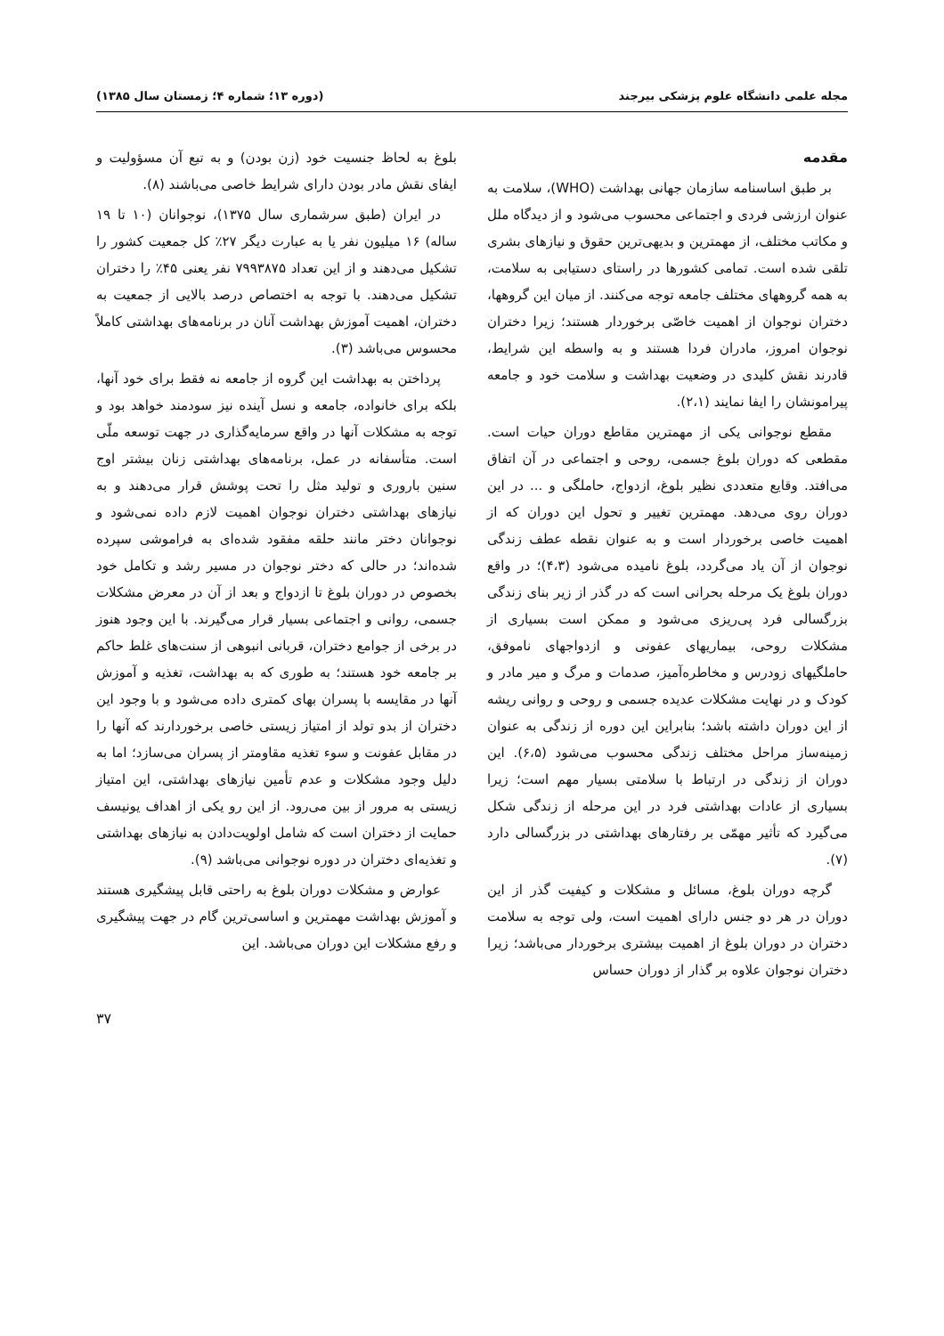مجله علمی دانشگاه علوم پزشکی بیرجند (دوره ۱۳؛ شماره ۴؛ زمستان سال ۱۳۸۵)
مقدمه
بر طبق اساسنامه سازمان جهانی بهداشت (WHO)، سلامت به عنوان ارزشی فردی و اجتماعی محسوب می‌شود و از دیدگاه ملل و مکاتب مختلف، از مهمترین و بدیهی‌ترین حقوق و نیازهای بشری تلقی شده است. تمامی کشورها در راستای دستیابی به سلامت، به همه گروههای مختلف جامعه توجه می‌کنند. از میان این گروهها، دختران نوجوان از اهمیت خاصّی برخوردار هستند؛ زیرا دختران نوجوان امروز، مادران فردا هستند و به واسطه این شرایط، قادرند نقش کلیدی در وضعیت بهداشت و سلامت خود و جامعه پیرامونشان را ایفا نمایند (۲،۱).
مقطع نوجوانی یکی از مهمترین مقاطع دوران حیات است. مقطعی که دوران بلوغ جسمی، روحی و اجتماعی در آن اتفاق می‌افتد. وقایع متعددی نظیر بلوغ، ازدواج، حاملگی و ... در این دوران روی می‌دهد. مهمترین تغییر و تحول این دوران که از اهمیت خاصی برخوردار است و به عنوان نقطه عطف زندگی نوجوان از آن یاد می‌گردد، بلوغ نامیده می‌شود (۴،۳)؛ در واقع دوران بلوغ یک مرحله بحرانی است که در گذر از زیر بنای زندگی بزرگسالی فرد پی‌ریزی می‌شود و ممکن است بسیاری از مشکلات روحی، بیماریهای عفونی و ازدواجهای ناموفق، حاملگیهای زودرس و مخاطره‌آمیز، صدمات و مرگ و میر مادر و کودک و در نهایت مشکلات عدیده جسمی و روحی و روانی ریشه از این دوران داشته باشد؛ بنابراین این دوره از زندگی به عنوان زمینه‌ساز مراحل مختلف زندگی محسوب می‌شود (۶،۵). این دوران از زندگی در ارتباط با سلامتی بسیار مهم است؛ زیرا بسیاری از عادات بهداشتی فرد در این مرحله از زندگی شکل می‌گیرد که تأثیر مهمّی بر رفتارهای بهداشتی در بزرگسالی دارد (۷).
گرچه دوران بلوغ، مسائل و مشکلات و کیفیت گذر از این دوران در هر دو جنس دارای اهمیت است، ولی توجه به سلامت دختران در دوران بلوغ از اهمیت بیشتری برخوردار می‌باشد؛ زیرا دختران نوجوان علاوه بر گذار از دوران حساس
بلوغ به لحاظ جنسیت خود (زن بودن) و به تبع آن مسؤولیت و ایفای نقش مادر بودن دارای شرایط خاصی می‌باشند (۸).
در ایران (طبق سرشماری سال ۱۳۷۵)، نوجوانان (۱۰ تا ۱۹ ساله) ۱۶ میلیون نفر یا به عبارت دیگر ۲۷٪ کل جمعیت کشور را تشکیل می‌دهند و از این تعداد ۷۹۹۳۸۷۵ نفر یعنی ۴۵٪ را دختران تشکیل می‌دهند. با توجه به اختصاص درصد بالایی از جمعیت به دختران، اهمیت آموزش بهداشت آنان در برنامه‌های بهداشتی کاملاً محسوس می‌باشد (۳).
پرداختن به بهداشت این گروه از جامعه نه فقط برای خود آنها، بلکه برای خانواده، جامعه و نسل آینده نیز سودمند خواهد بود و توجه به مشکلات آنها در واقع سرمایه‌گذاری در جهت توسعه ملّی است. متأسفانه در عمل، برنامه‌های بهداشتی زنان بیشتر اوج سنین باروری و تولید مثل را تحت پوشش قرار می‌دهند و به نیازهای بهداشتی دختران نوجوان اهمیت لازم داده نمی‌شود و نوجوانان دختر مانند حلقه مفقود شده‌ای به فراموشی سپرده شده‌اند؛ در حالی که دختر نوجوان در مسیر رشد و تکامل خود بخصوص در دوران بلوغ تا ازدواج و بعد از آن در معرض مشکلات جسمی، روانی و اجتماعی بسیار قرار می‌گیرند. با این وجود هنوز در برخی از جوامع دختران، قربانی انبوهی از سنت‌های غلط حاکم بر جامعه خود هستند؛ به طوری که به بهداشت، تغذیه و آموزش آنها در مقایسه با پسران بهای کمتری داده می‌شود و با وجود این دختران از بدو تولد از امتیاز زیستی خاصی برخوردارند که آنها را در مقابل عفونت و سوء تغذیه مقاومتر از پسران می‌سازد؛ اما به دلیل وجود مشکلات و عدم تأمین نیازهای بهداشتی، این امتیاز زیستی به مرور از بین می‌رود. از این رو یکی از اهداف یونیسف حمایت از دختران است که شامل اولویت‌دادن به نیازهای بهداشتی و تغذیه‌ای دختران در دوره نوجوانی می‌باشد (۹).
عوارض و مشکلات دوران بلوغ به راحتی قابل پیشگیری هستند و آموزش بهداشت مهمترین و اساسی‌ترین گام در جهت پیشگیری و رفع مشکلات این دوران می‌باشد. این
۳۷